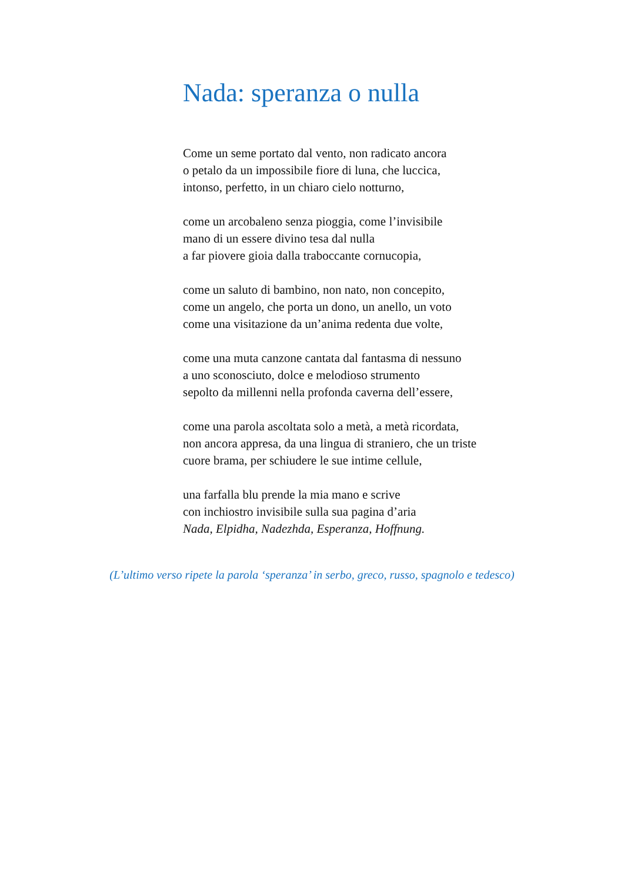Nada: speranza o nulla
Come un seme portato dal vento, non radicato ancora
o petalo da un impossibile fiore di luna, che luccica,
intonso, perfetto, in un chiaro cielo notturno,
come un arcobaleno senza pioggia, come l’invisibile
mano di un essere divino tesa dal nulla
a far piovere gioia dalla traboccante cornucopia,
come un saluto di bambino, non nato, non concepito,
come un angelo, che porta un dono, un anello, un voto
come una visitazione da un’anima redenta due volte,
come una muta canzone cantata dal fantasma di nessuno
a uno sconosciuto, dolce e melodioso strumento
sepolto da millenni nella profonda caverna dell’essere,
come una parola ascoltata solo a metà, a metà ricordata,
non ancora appresa, da una lingua di straniero, che un triste
cuore brama, per schiudere le sue intime cellule,
una farfalla blu prende la mia mano e scrive
con inchiostro invisibile sulla sua pagina d’aria
Nada, Elpidha, Nadezhda, Esperanza, Hoffnung.
(L’ultimo verso ripete la parola ‘speranza’ in serbo, greco, russo, spagnolo e tedesco)